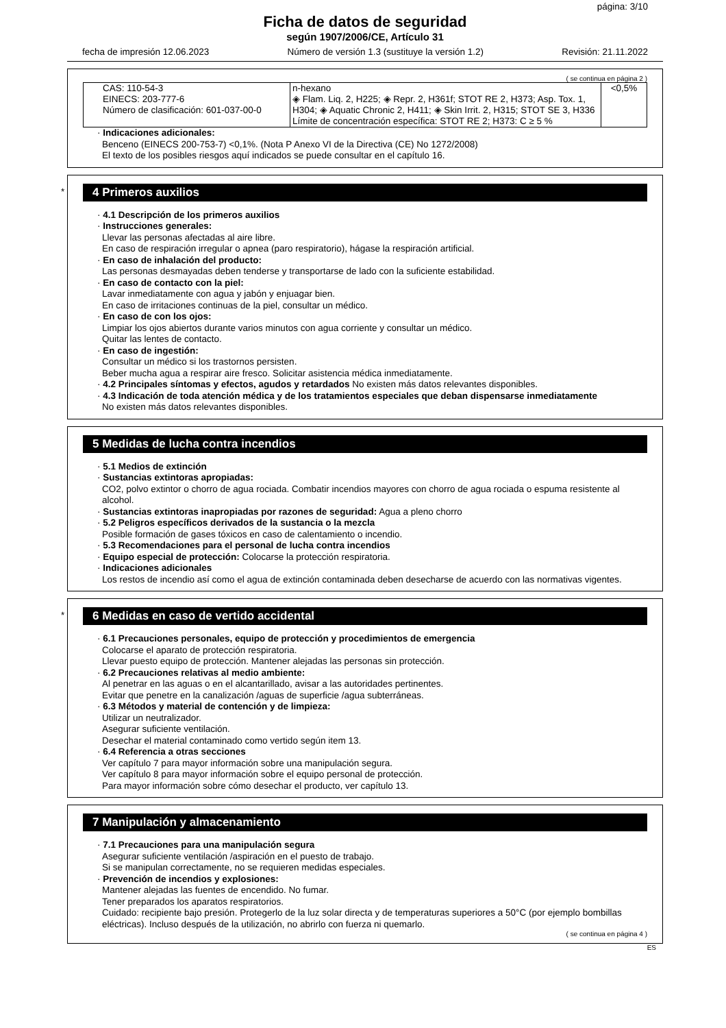página: 3/10
Ficha de datos de seguridad
según 1907/2006/CE, Artículo 31
fecha de impresión 12.06.2023 Número de versión 1.3 (sustituye la versión 1.2) Revisión: 21.11.2022
( se continua en página 2 )
| CAS: 110-54-3 EINECS: 203-777-6 Número de clasificación: 601-037-00-0 | n-hexano ◈ Flam. Liq. 2, H225; ◈ Repr. 2, H361f; STOT RE 2, H373; Asp. Tox. 1, H304; ◈ Aquatic Chronic 2, H411; ◈ Skin Irrit. 2, H315; STOT SE 3, H336 Límite de concentración específica: STOT RE 2; H373: C ≥ 5 % | <0,5% |
· Indicaciones adicionales:
Benceno (EINECS 200-753-7) <0,1%. (Nota P Anexo VI de la Directiva (CE) No 1272/2008)
El texto de los posibles riesgos aquí indicados se puede consultar en el capítulo 16.
*
4 Primeros auxilios
· 4.1 Descripción de los primeros auxilios
· Instrucciones generales:
Llevar las personas afectadas al aire libre.
En caso de respiración irregular o apnea (paro respiratorio), hágase la respiración artificial.
· En caso de inhalación del producto:
Las personas desmayadas deben tenderse y transportarse de lado con la suficiente estabilidad.
· En caso de contacto con la piel:
Lavar inmediatamente con agua y jabón y enjuagar bien.
En caso de irritaciones continuas de la piel, consultar un médico.
· En caso de con los ojos:
Limpiar los ojos abiertos durante varios minutos con agua corriente y consultar un médico.
Quitar las lentes de contacto.
· En caso de ingestión:
Consultar un médico si los trastornos persisten.
Beber mucha agua a respirar aire fresco. Solicitar asistencia médica inmediatamente.
· 4.2 Principales síntomas y efectos, agudos y retardados No existen más datos relevantes disponibles.
· 4.3 Indicación de toda atención médica y de los tratamientos especiales que deban dispensarse inmediatamente
No existen más datos relevantes disponibles.
5 Medidas de lucha contra incendios
· 5.1 Medios de extinción
· Sustancias extintoras apropiadas:
CO2, polvo extintor o chorro de agua rociada. Combatir incendios mayores con chorro de agua rociada o espuma resistente al alcohol.
· Sustancias extintoras inapropiadas por razones de seguridad: Agua a pleno chorro
· 5.2 Peligros específicos derivados de la sustancia o la mezcla
Posible formación de gases tóxicos en caso de calentamiento o incendio.
· 5.3 Recomendaciones para el personal de lucha contra incendios
· Equipo especial de protección: Colocarse la protección respiratoria.
· Indicaciones adicionales
Los restos de incendio así como el agua de extinción contaminada deben desecharse de acuerdo con las normativas vigentes.
*
6 Medidas en caso de vertido accidental
· 6.1 Precauciones personales, equipo de protección y procedimientos de emergencia
Colocarse el aparato de protección respiratoria.
Llevar puesto equipo de protección. Mantener alejadas las personas sin protección.
· 6.2 Precauciones relativas al medio ambiente:
Al penetrar en las aguas o en el alcantarillado, avisar a las autoridades pertinentes.
Evitar que penetre en la canalización /aguas de superficie /agua subterráneas.
· 6.3 Métodos y material de contención y de limpieza:
Utilizar un neutralizador.
Asegurar suficiente ventilación.
Desechar el material contaminado como vertido según item 13.
· 6.4 Referencia a otras secciones
Ver capítulo 7 para mayor información sobre una manipulación segura.
Ver capítulo 8 para mayor información sobre el equipo personal de protección.
Para mayor información sobre cómo desechar el producto, ver capítulo 13.
7 Manipulación y almacenamiento
· 7.1 Precauciones para una manipulación segura
Asegurar suficiente ventilación /aspiración en el puesto de trabajo.
Si se manipulan correctamente, no se requieren medidas especiales.
· Prevención de incendios y explosiones:
Mantener alejadas las fuentes de encendido. No fumar.
Tener preparados los aparatos respiratorios.
Cuidado: recipiente bajo presión. Protegerlo de la luz solar directa y de temperaturas superiores a 50°C (por ejemplo bombillas eléctricas). Incluso después de la utilización, no abrirlo con fuerza ni quemarlo.
( se continua en página 4 )
ES